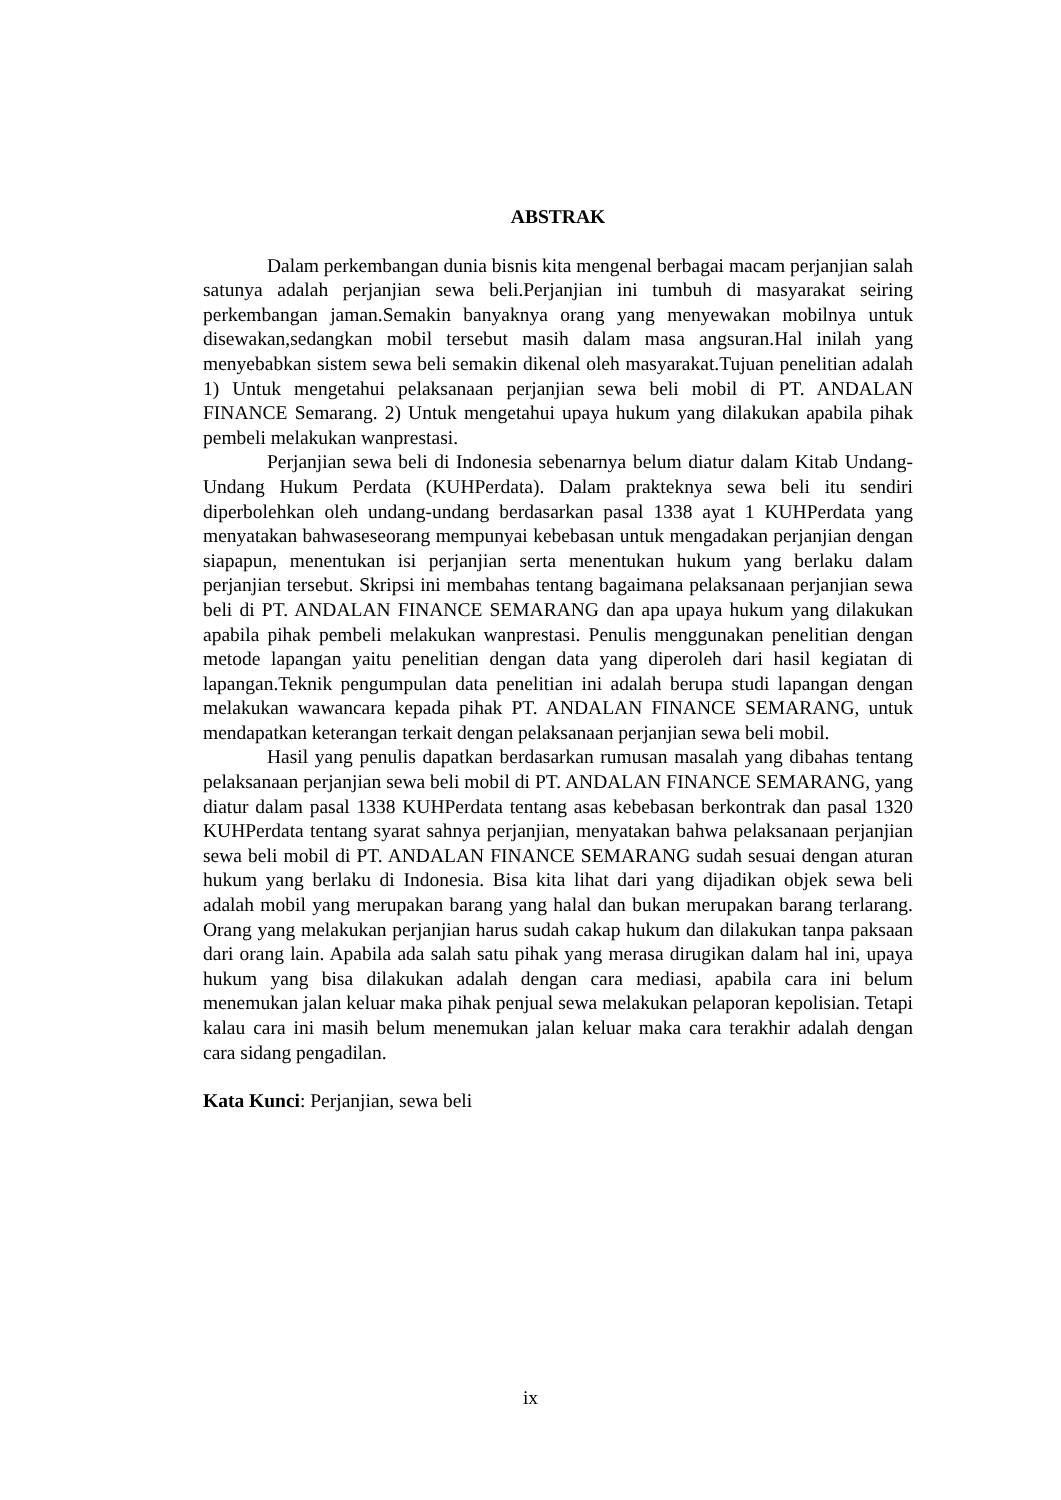ABSTRAK
Dalam perkembangan dunia bisnis kita mengenal berbagai macam perjanjian salah satunya adalah perjanjian sewa beli.Perjanjian ini tumbuh di masyarakat seiring perkembangan jaman.Semakin banyaknya orang yang menyewakan mobilnya untuk disewakan,sedangkan mobil tersebut masih dalam masa angsuran.Hal inilah yang menyebabkan sistem sewa beli semakin dikenal oleh masyarakat.Tujuan penelitian adalah 1) Untuk mengetahui pelaksanaan perjanjian sewa beli mobil di PT. ANDALAN FINANCE Semarang. 2) Untuk mengetahui upaya hukum yang dilakukan apabila pihak pembeli melakukan wanprestasi.
Perjanjian sewa beli di Indonesia sebenarnya belum diatur dalam Kitab Undang-Undang Hukum Perdata (KUHPerdata). Dalam prakteknya sewa beli itu sendiri diperbolehkan oleh undang-undang berdasarkan pasal 1338 ayat 1 KUHPerdata yang menyatakan bahwaseseorang mempunyai kebebasan untuk mengadakan perjanjian dengan siapapun, menentukan isi perjanjian serta menentukan hukum yang berlaku dalam perjanjian tersebut. Skripsi ini membahas tentang bagaimana pelaksanaan perjanjian sewa beli di PT. ANDALAN FINANCE SEMARANG dan apa upaya hukum yang dilakukan apabila pihak pembeli melakukan wanprestasi. Penulis menggunakan penelitian dengan metode lapangan yaitu penelitian dengan data yang diperoleh dari hasil kegiatan di lapangan.Teknik pengumpulan data penelitian ini adalah berupa studi lapangan dengan melakukan wawancara kepada pihak PT. ANDALAN FINANCE SEMARANG, untuk mendapatkan keterangan terkait dengan pelaksanaan perjanjian sewa beli mobil.
Hasil yang penulis dapatkan berdasarkan rumusan masalah yang dibahas tentang pelaksanaan perjanjian sewa beli mobil di PT. ANDALAN FINANCE SEMARANG, yang diatur dalam pasal 1338 KUHPerdata tentang asas kebebasan berkontrak dan pasal 1320 KUHPerdata tentang syarat sahnya perjanjian, menyatakan bahwa pelaksanaan perjanjian sewa beli mobil di PT. ANDALAN FINANCE SEMARANG sudah sesuai dengan aturan hukum yang berlaku di Indonesia. Bisa kita lihat dari yang dijadikan objek sewa beli adalah mobil yang merupakan barang yang halal dan bukan merupakan barang terlarang. Orang yang melakukan perjanjian harus sudah cakap hukum dan dilakukan tanpa paksaan dari orang lain. Apabila ada salah satu pihak yang merasa dirugikan dalam hal ini, upaya hukum yang bisa dilakukan adalah dengan cara mediasi, apabila cara ini belum menemukan jalan keluar maka pihak penjual sewa melakukan pelaporan kepolisian. Tetapi kalau cara ini masih belum menemukan jalan keluar maka cara terakhir adalah dengan cara sidang pengadilan.
Kata Kunci: Perjanjian, sewa beli
ix